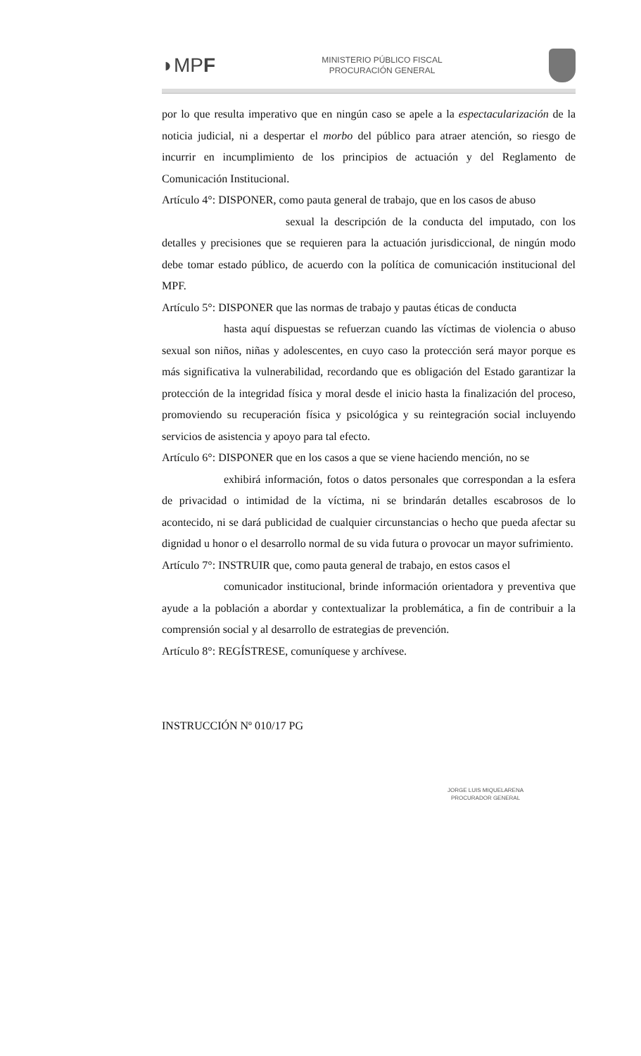◗MPF
MINISTERIO PÚBLICO FISCAL
PROCURACIÓN GENERAL
por lo que resulta imperativo que en ningún caso se apele a la espectacularización de la noticia judicial, ni a despertar el morbo del público para atraer atención, so riesgo de incurrir en incumplimiento de los principios de actuación y del Reglamento de Comunicación Institucional.
Artículo 4°: DISPONER, como pauta general de trabajo, que en los casos de abuso
sexual la descripción de la conducta del imputado, con los detalles y precisiones que se requieren para la actuación jurisdiccional, de ningún modo debe tomar estado público, de acuerdo con la política de comunicación institucional del MPF.
Artículo 5°: DISPONER que las normas de trabajo y pautas éticas de conducta
hasta aquí dispuestas se refuerzan cuando las víctimas de violencia o abuso sexual son niños, niñas y adolescentes, en cuyo caso la protección será mayor porque es más significativa la vulnerabilidad, recordando que es obligación del Estado garantizar la protección de la integridad física y moral desde el inicio hasta la finalización del proceso, promoviendo su recuperación física y psicológica y su reintegración social incluyendo servicios de asistencia y apoyo para tal efecto.
Artículo 6°: DISPONER que en los casos a que se viene haciendo mención, no se
exhibirá información, fotos o datos personales que correspondan a la esfera de privacidad o intimidad de la víctima, ni se brindarán detalles escabrosos de lo acontecido, ni se dará publicidad de cualquier circunstancias o hecho que pueda afectar su dignidad u honor o el desarrollo normal de su vida futura o provocar un mayor sufrimiento.
Artículo 7°: INSTRUIR que, como pauta general de trabajo, en estos casos el
comunicador institucional, brinde información orientadora y preventiva que ayude a la población a abordar y contextualizar la problemática, a fin de contribuir a la comprensión social y al desarrollo de estrategias de prevención.
Artículo 8°: REGÍSTRESE, comuníquese y archívese.
INSTRUCCIÓN Nº 010/17 PG
JORGE LUIS MIQUELARENA
PROCURADOR GENERAL